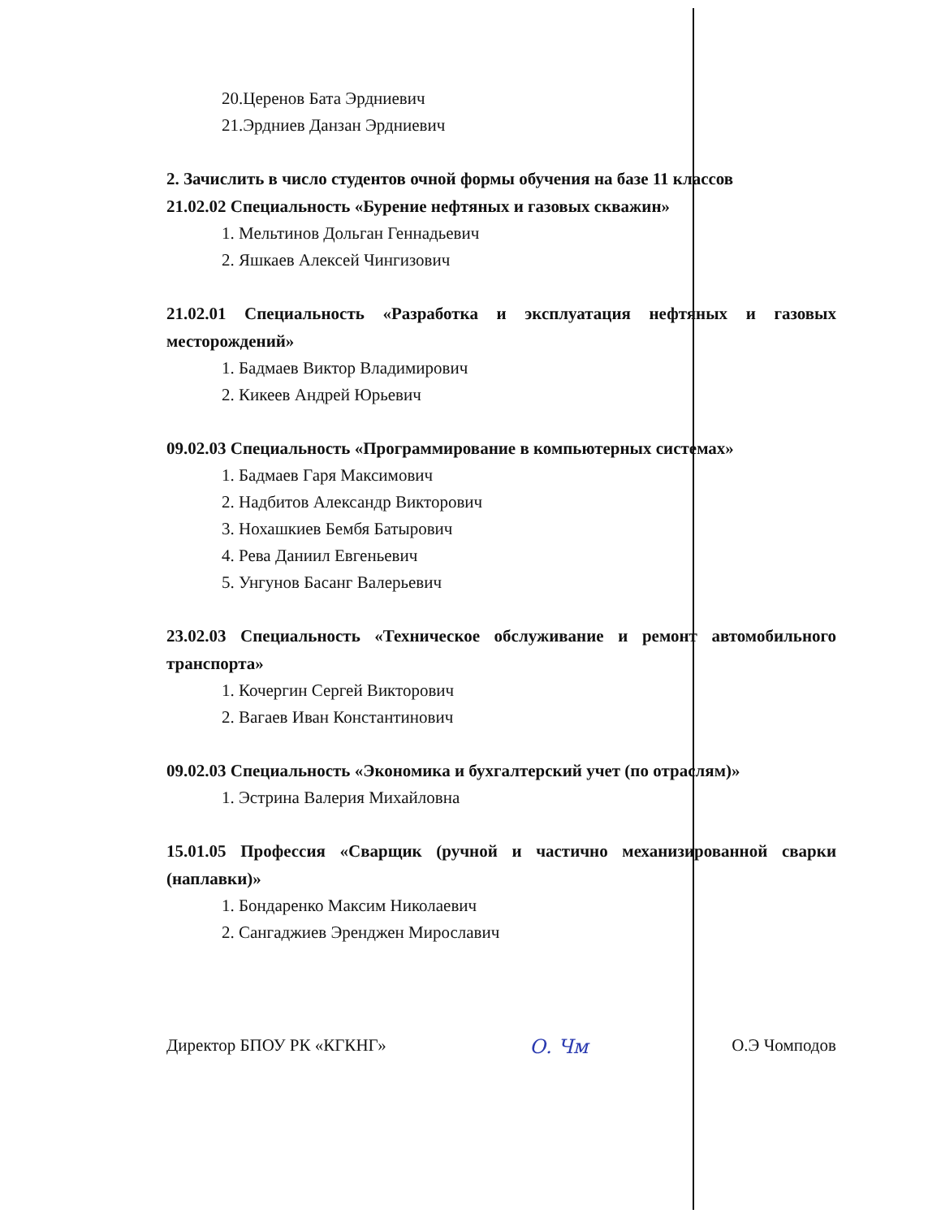20.Церенов Бата Эрдниевич
21.Эрдниев Данзан Эрдниевич
2. Зачислить в число студентов очной формы обучения на базе 11 классов
21.02.02 Специальность «Бурение нефтяных и газовых скважин»
1. Мельтинов Дольган Геннадьевич
2. Яшкаев Алексей Чингизович
21.02.01 Специальность «Разработка и эксплуатация нефтяных и газовых месторождений»
1. Бадмаев Виктор Владимирович
2. Кикеев Андрей Юрьевич
09.02.03 Специальность «Программирование в компьютерных системах»
1. Бадмаев Гаря Максимович
2. Надбитов Александр Викторович
3. Нохашкиев Бембя Батырович
4. Рева Даниил Евгеньевич
5. Унгунов Басанг Валерьевич
23.02.03 Специальность «Техническое обслуживание и ремонт автомобильного транспорта»
1. Кочергин Сергей Викторович
2. Вагаев Иван Константинович
09.02.03 Специальность «Экономика и бухгалтерский учет (по отраслям)»
1. Эстрина Валерия Михайловна
15.01.05 Профессия «Сварщик (ручной и частично механизированной сварки (наплавки)»
1. Бондаренко Максим Николаевич
2. Сангаджиев Эренджен Мирославич
Директор БПОУ РК «КГКНГ» О. Чм О.Э Чомподов